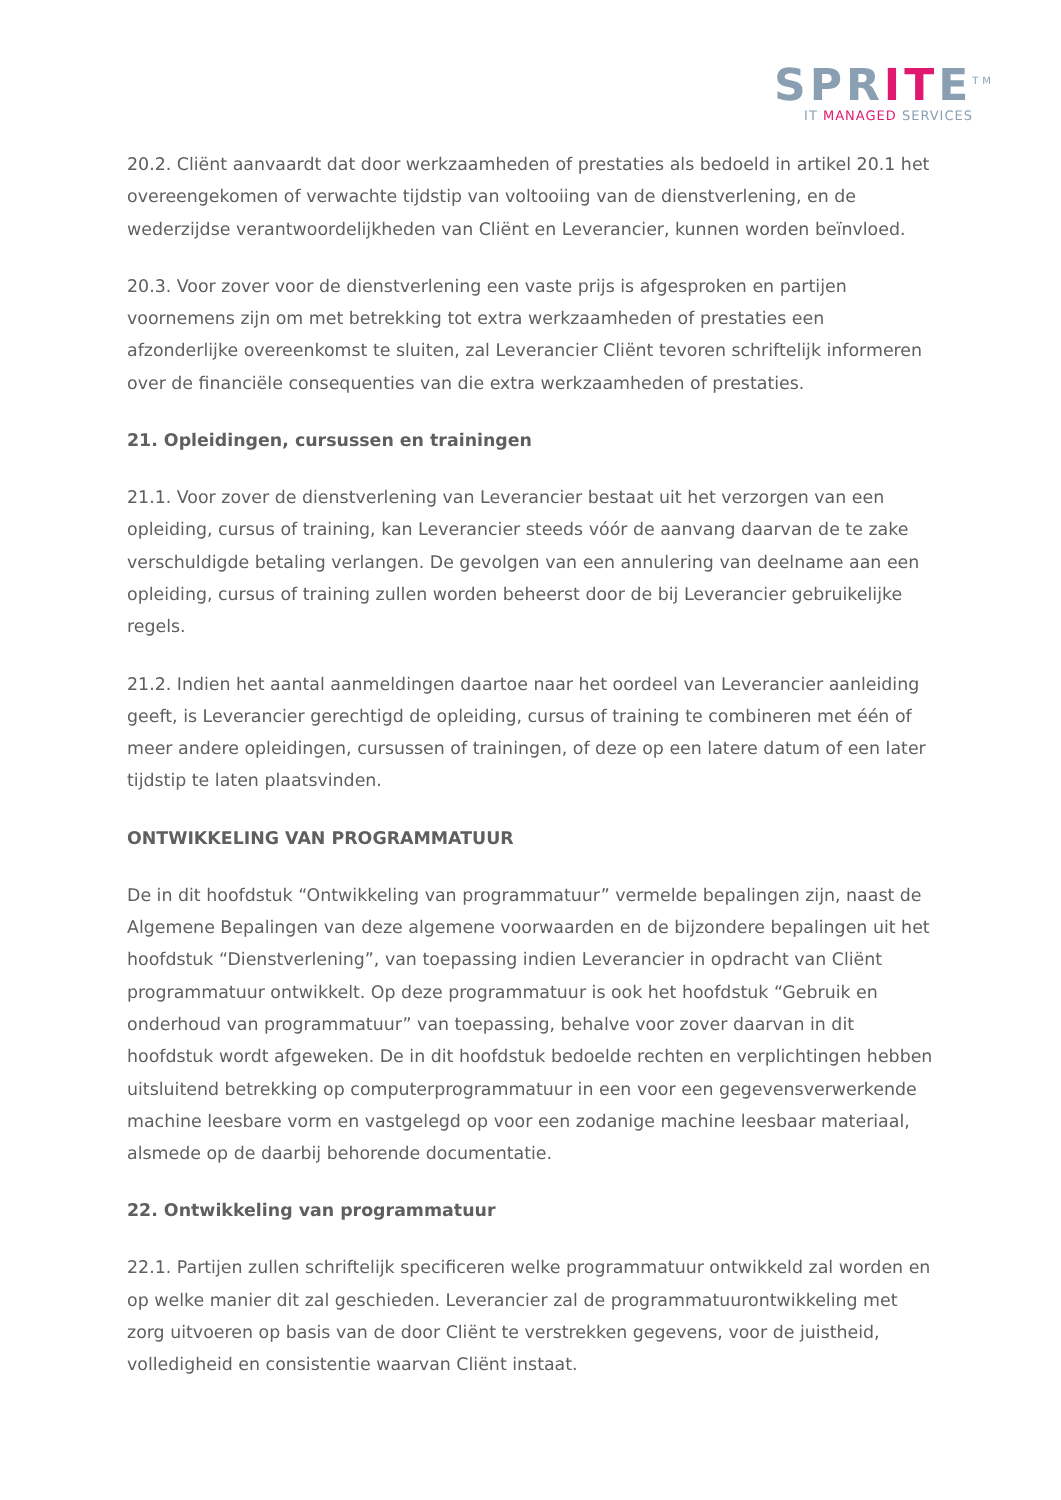SPRITE<sup>TM</sup>
IT MANAGED SERVICES
20.2. Cliënt aanvaardt dat door werkzaamheden of prestaties als bedoeld in artikel 20.1 het overeengekomen of verwachte tijdstip van voltooiing van de dienstverlening, en de wederzijdse verantwoordelijkheden van Cliënt en Leverancier, kunnen worden beïnvloed.
20.3. Voor zover voor de dienstverlening een vaste prijs is afgesproken en partijen voornemens zijn om met betrekking tot extra werkzaamheden of prestaties een afzonderlijke overeenkomst te sluiten, zal Leverancier Cliënt tevoren schriftelijk informeren over de financiële consequenties van die extra werkzaamheden of prestaties.
21. Opleidingen, cursussen en trainingen
21.1. Voor zover de dienstverlening van Leverancier bestaat uit het verzorgen van een opleiding, cursus of training, kan Leverancier steeds vóór de aanvang daarvan de te zake verschuldigde betaling verlangen. De gevolgen van een annulering van deelname aan een opleiding, cursus of training zullen worden beheerst door de bij Leverancier gebruikelijke regels.
21.2. Indien het aantal aanmeldingen daartoe naar het oordeel van Leverancier aanleiding geeft, is Leverancier gerechtigd de opleiding, cursus of training te combineren met één of meer andere opleidingen, cursussen of trainingen, of deze op een latere datum of een later tijdstip te laten plaatsvinden.
ONTWIKKELING VAN PROGRAMMATUUR
De in dit hoofdstuk “Ontwikkeling van programmatuur” vermelde bepalingen zijn, naast de Algemene Bepalingen van deze algemene voorwaarden en de bijzondere bepalingen uit het hoofdstuk “Dienstverlening”, van toepassing indien Leverancier in opdracht van Cliënt programmatuur ontwikkelt. Op deze programmatuur is ook het hoofdstuk “Gebruik en onderhoud van programmatuur” van toepassing, behalve voor zover daarvan in dit hoofdstuk wordt afgeweken. De in dit hoofdstuk bedoelde rechten en verplichtingen hebben uitsluitend betrekking op computerprogrammatuur in een voor een gegevensverwerkende machine leesbare vorm en vastgelegd op voor een zodanige machine leesbaar materiaal, alsmede op de daarbij behorende documentatie.
22. Ontwikkeling van programmatuur
22.1. Partijen zullen schriftelijk specificeren welke programmatuur ontwikkeld zal worden en op welke manier dit zal geschieden. Leverancier zal de programmatuurontwikkeling met zorg uitvoeren op basis van de door Cliënt te verstrekken gegevens, voor de juistheid, volledigheid en consistentie waarvan Cliënt instaat.